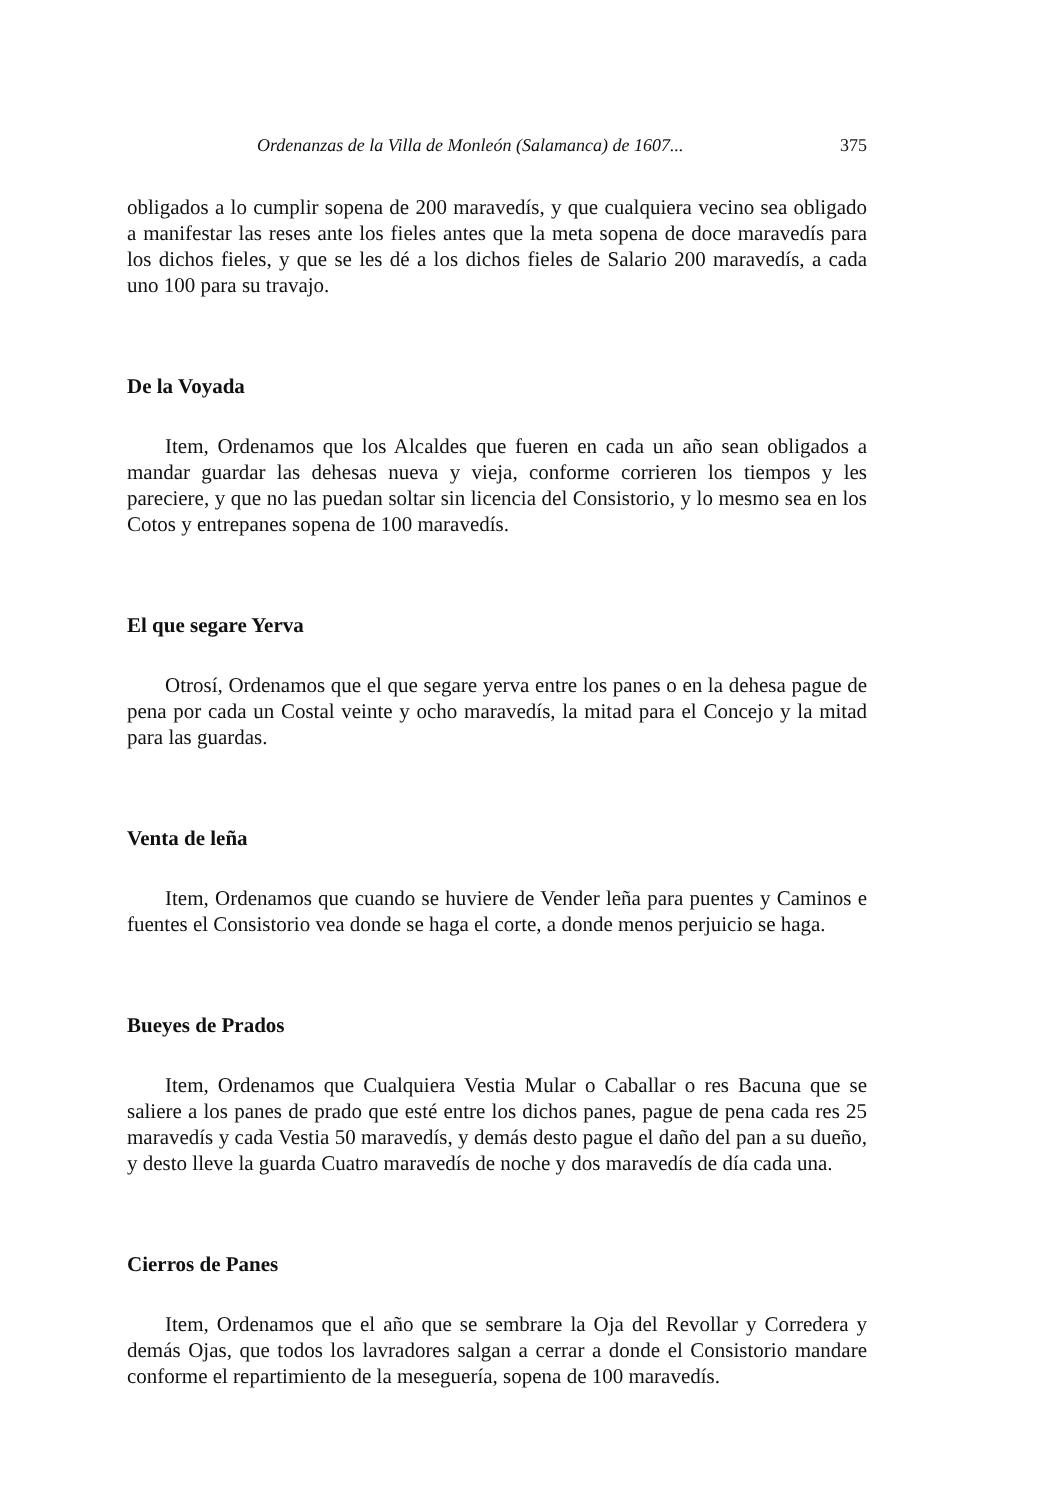Ordenanzas de la Villa de Monleón (Salamanca) de 1607... 375
obligados a lo cumplir sopena de 200 maravedís, y que cualquiera vecino sea obligado a manifestar las reses ante los fieles antes que la meta sopena de doce maravedís para los dichos fieles, y que se les dé a los dichos fieles de Salario 200 maravedís, a cada uno 100 para su travajo.
De la Voyada
Item, Ordenamos que los Alcaldes que fueren en cada un año sean obligados a mandar guardar las dehesas nueva y vieja, conforme corrieren los tiempos y les pareciere, y que no las puedan soltar sin licencia del Consistorio, y lo mesmo sea en los Cotos y entrepanes sopena de 100 maravedís.
El que segare Yerva
Otrosí, Ordenamos que el que segare yerva entre los panes o en la dehesa pague de pena por cada un Costal veinte y ocho maravedís, la mitad para el Concejo y la mitad para las guardas.
Venta de leña
Item, Ordenamos que cuando se huviere de Vender leña para puentes y Caminos e fuentes el Consistorio vea donde se haga el corte, a donde menos perjuicio se haga.
Bueyes de Prados
Item, Ordenamos que Cualquiera Vestia Mular o Caballar o res Bacuna que se saliere a los panes de prado que esté entre los dichos panes, pague de pena cada res 25 maravedís y cada Vestia 50 maravedís, y demás desto pague el daño del pan a su dueño, y desto lleve la guarda Cuatro maravedís de noche y dos maravedís de día cada una.
Cierros de Panes
Item, Ordenamos que el año que se sembrare la Oja del Revollar y Corredera y demás Ojas, que todos los lavradores salgan a cerrar a donde el Consistorio mandare conforme el repartimiento de la meseguería, sopena de 100 maravedís.